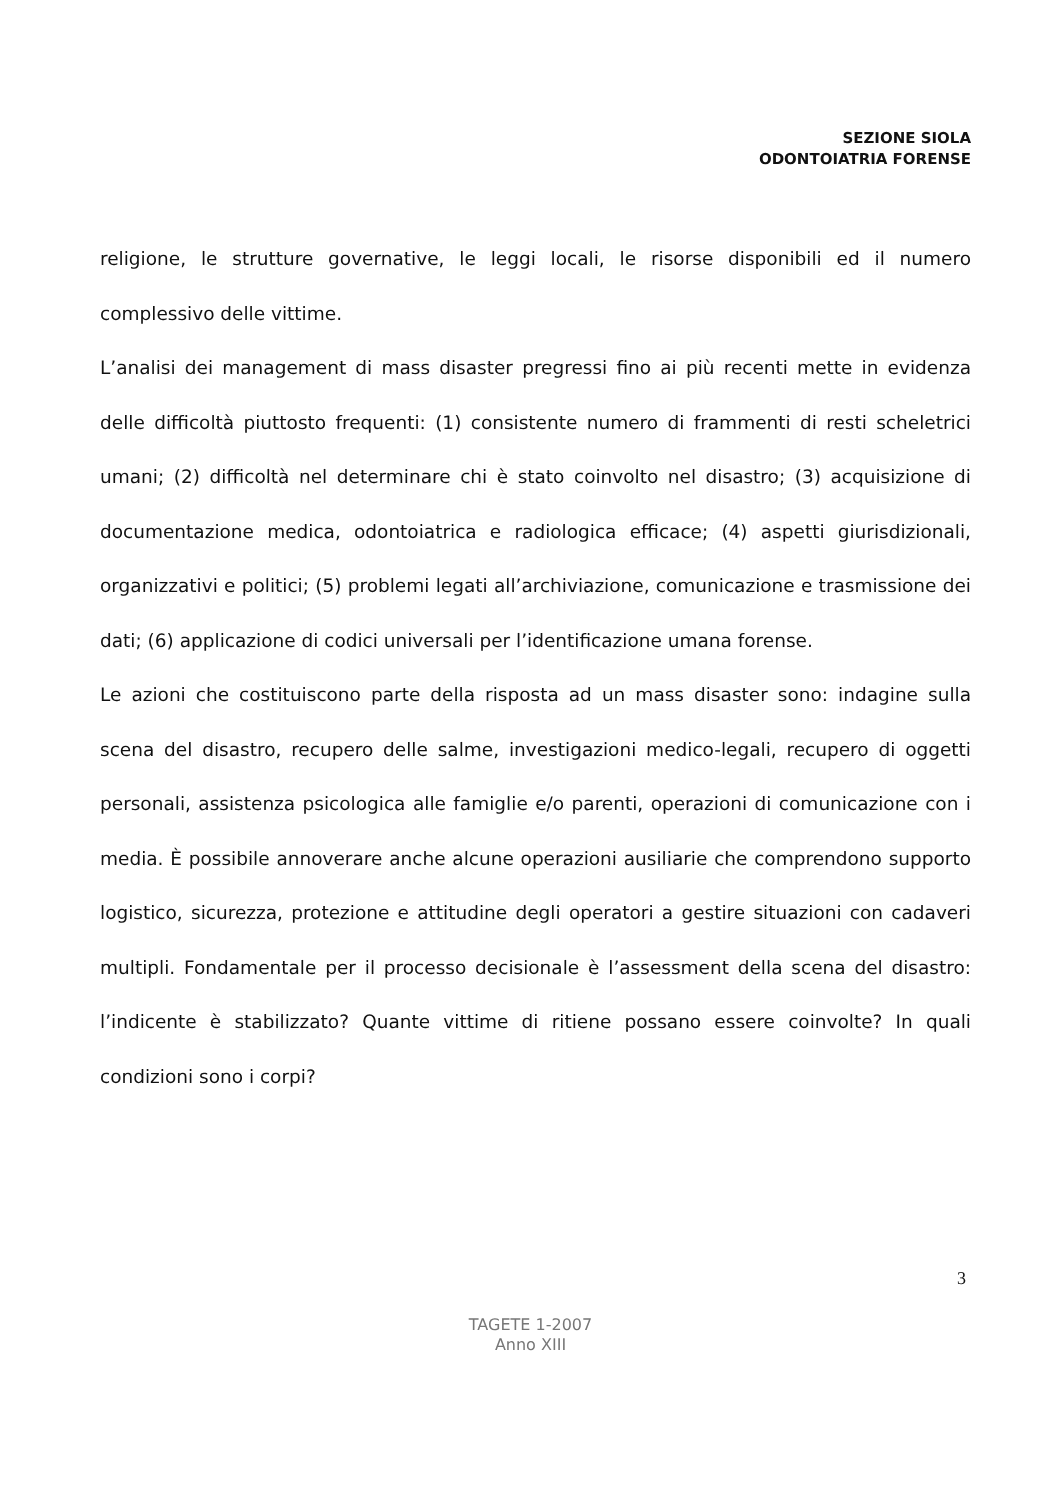SEZIONE SIOLA
ODONTOIATRIA FORENSE
religione, le strutture governative, le leggi locali, le risorse disponibili ed il numero complessivo delle vittime.
L’analisi dei management di mass disaster pregressi fino ai più recenti mette in evidenza delle difficoltà piuttosto frequenti: (1) consistente numero di frammenti di resti scheletrici umani; (2) difficoltà nel determinare chi è stato coinvolto nel disastro; (3) acquisizione di documentazione medica, odontoiatrica e radiologica efficace; (4) aspetti giurisdizionali, organizzativi e politici; (5) problemi legati all’archiviazione, comunicazione e trasmissione dei dati; (6) applicazione di codici universali per l’identificazione umana forense.
Le azioni che costituiscono parte della risposta ad un mass disaster sono: indagine sulla scena del disastro, recupero delle salme, investigazioni medico-legali, recupero di oggetti personali, assistenza psicologica alle famiglie e/o parenti, operazioni di comunicazione con i media. È possibile annoverare anche alcune operazioni ausiliarie che comprendono supporto logistico, sicurezza, protezione e attitudine degli operatori a gestire situazioni con cadaveri multipli. Fondamentale per il processo decisionale è l’assessment della scena del disastro: l’indicente è stabilizzato? Quante vittime di ritiene possano essere coinvolte? In quali condizioni sono i corpi?
3
TAGETE 1-2007
Anno XIII